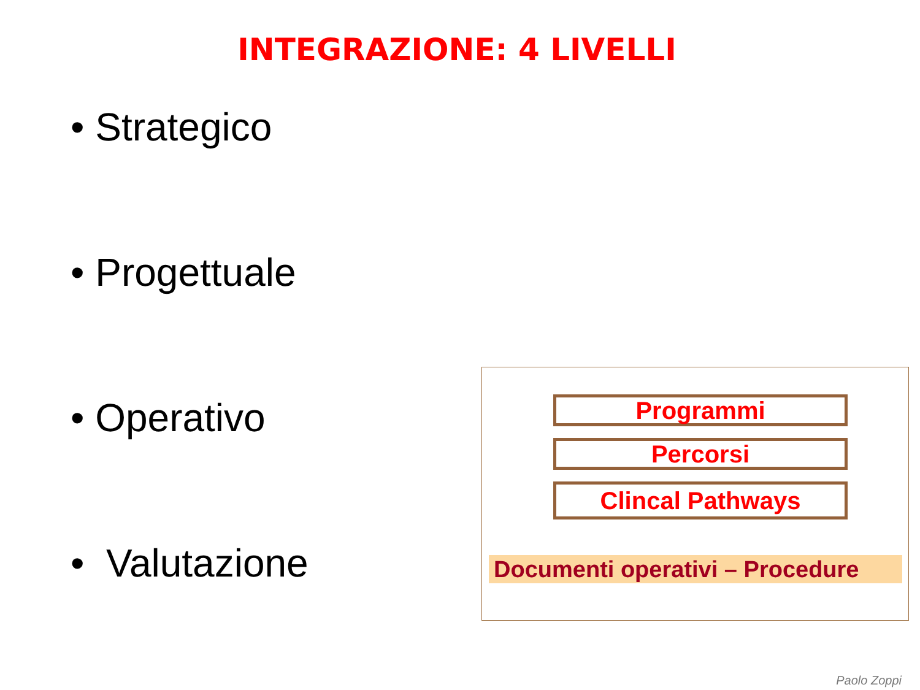INTEGRAZIONE: 4 LIVELLI
• Strategico
• Progettuale
• Operativo
• Valutazione
Programmi
Percorsi
Clincal Pathways
Documenti operativi – Procedure
Paolo Zoppi